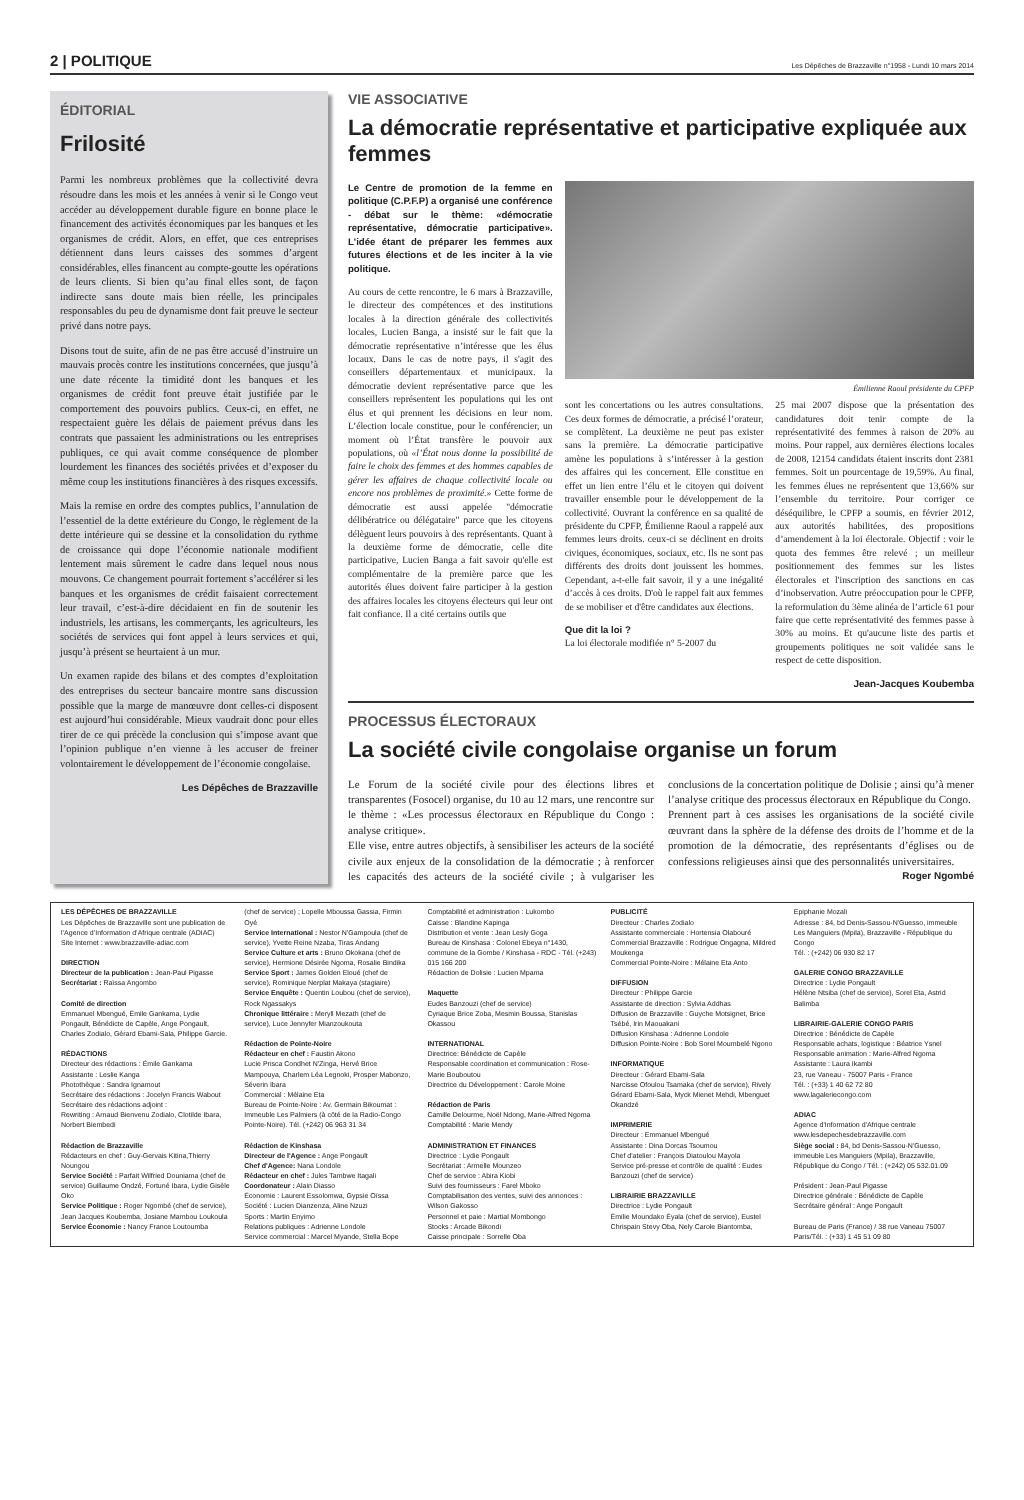2 | POLITIQUE Les Dépêches de Brazzaville n°1958 - Lundi 10 mars 2014
ÉDITORIAL
Frilosité
Parmi les nombreux problèmes que la collectivité devra résoudre dans les mois et les années à venir si le Congo veut accéder au développement durable figure en bonne place le financement des activités économiques par les banques et les organismes de crédit. Alors, en effet, que ces entreprises détiennent dans leurs caisses des sommes d’argent considérables, elles financent au compte-goutte les opérations de leurs clients. Si bien qu’au final elles sont, de façon indirecte sans doute mais bien réelle, les principales responsables du peu de dynamisme dont fait preuve le secteur privé dans notre pays.
Disons tout de suite, afin de ne pas être accusé d’instruire un mauvais procès contre les institutions concernées, que jusqu’à une date récente la timidité dont les banques et les organismes de crédit font preuve était justifiée par le comportement des pouvoirs publics. Ceux-ci, en effet, ne respectaient guère les délais de paiement prévus dans les contrats que passaient les administrations ou les entreprises publiques, ce qui avait comme conséquence de plomber lourdement les finances des sociétés privées et d’exposer du même coup les institutions financières à des risques excessifs.
Mais la remise en ordre des comptes publics, l’annulation de l’essentiel de la dette extérieure du Congo, le règlement de la dette intérieure qui se dessine et la consolidation du rythme de croissance qui dope l’économie nationale modifient lentement mais sûrement le cadre dans lequel nous nous mouvons. Ce changement pourrait fortement s’accélérer si les banques et les organismes de crédit faisaient correctement leur travail, c’est-à-dire décidaient en fin de soutenir les industriels, les artisans, les commerçants, les agriculteurs, les sociétés de services qui font appel à leurs services et qui, jusqu’à présent se heurtaient à un mur.
Un examen rapide des bilans et des comptes d’exploitation des entreprises du secteur bancaire montre sans discussion possible que la marge de manœuvre dont celles-ci disposent est aujourd’hui considérable. Mieux vaudrait donc pour elles tirer de ce qui précède la conclusion qui s’impose avant que l’opinion publique n’en vienne à les accuser de freiner volontairement le développement de l’économie congolaise.
Les Dépêches de Brazzaville
VIE ASSOCIATIVE
La démocratie représentative et participative expliquée aux femmes
Le Centre de promotion de la femme en politique (C.P.F.P) a organisé une conférence - débat sur le thème: «démocratie représentative, démocratie participative». L'idée étant de préparer les femmes aux futures élections et de les inciter à la vie politique.
Au cours de cette rencontre, le 6 mars à Brazzaville, le directeur des compétences et des institutions locales à la direction générale des collectivités locales, Lucien Banga, a insisté sur le fait que la démocratie représentative n’intéresse que les élus locaux. Dans le cas de notre pays, il s'agit des conseillers départementaux et municipaux. la démocratie devient représentative parce que les conseillers représentent les populations qui les ont élus et qui prennent les décisions en leur nom. L’élection locale constitue, pour le conférencier, un moment où l’État transfère le pouvoir aux populations, où «l’État nous donne la possibilité de faire le choix des femmes et des hommes capables de gérer les affaires de chaque collectivité locale ou encore nos problèmes de proximité.» Cette forme de démocratie est aussi appelée "démocratie délibératrice ou délégataire" parce que les citoyens délèguent leurs pouvoirs à des représentants. Quant à la deuxième forme de démocratie, celle dite participative, Lucien Banga a fait savoir qu'elle est complémentaire de la première parce que les autorités élues doivent faire participer à la gestion des affaires locales les citoyens électeurs qui leur ont fait confiance. Il a cité certains outils que
Émilienne Raoul présidente du CPFP
sont les concertations ou les autres consultations. Ces deux formes de démocratie, a précisé l’orateur, se complètent. La deuxième ne peut pas exister sans la première. La démocratie participative amène les populations à s’intéresser à la gestion des affaires qui les concernent. Elle constitue en effet un lien entre l’élu et le citoyen qui doivent travailler ensemble pour le développement de la collectivité. Ouvrant la conférence en sa qualité de présidente du CPFP, Émilienne Raoul a rappelé aux femmes leurs droits. ceux-ci se déclinent en droits civiques, économiques, sociaux, etc. Ils ne sont pas différents des droits dont jouissent les hommes. Cependant, a-t-elle fait savoir, il y a une inégalité d’accès à ces droits. D'où le rappel fait aux femmes de se mobiliser et d'être candidates aux élections.
Que dit la loi ?
La loi électorale modifiée n° 5-2007 du
25 mai 2007 dispose que la présentation des candidatures doit tenir compte de la représentativité des femmes à raison de 20% au moins. Pour rappel, aux dernières élections locales de 2008, 12154 candidats étaient inscrits dont 2381 femmes. Soit un pourcentage de 19,59%. Au final, les femmes élues ne représentent que 13,66% sur l’ensemble du territoire. Pour corriger ce déséquilibre, le CPFP a soumis, en février 2012, aux autorités habilitées, des propositions d’amendement à la loi électorale. Objectif : voir le quota des femmes être relevé ; un meilleur positionnement des femmes sur les listes électorales et l'inscription des sanctions en cas d’inobservation. Autre préoccupation pour le CPFP, la reformulation du 3ème alinéa de l’article 61 pour faire que cette représentativité des femmes passe à 30% au moins. Et qu'aucune liste des partis et groupements politiques ne soit validée sans le respect de cette disposition.
Jean-Jacques Koubemba
PROCESSUS ÉLECTORAUX
La société civile congolaise organise un forum
Le Forum de la société civile pour des élections libres et transparentes (Fosocel) organise, du 10 au 12 mars, une rencontre sur le thème : «Les processus électoraux en République du Congo : analyse critique».
Elle vise, entre autres objectifs, à sensibiliser les acteurs de la société civile aux enjeux de la consolidation de la démocratie ; à renforcer les capacités des acteurs de la société civile ; à vulgariser les conclusions de la concertation politique de Dolisie ; ainsi qu’à mener l’analyse critique des processus électoraux en République du Congo.
Prennent part à ces assises les organisations de la société civile œuvrant dans la sphère de la défense des droits de l’homme et de la promotion de la démocratie, des représentants d’églises ou de confessions religieuses ainsi que des personnalités universitaires.
Roger Ngombé
LES DÉPÊCHES DE BRAZZAVILLE
Les Dépêches de Brazzaville sont une publication de l’Agence d’Information d’Afrique centrale (ADIAC)
Site Internet : www.brazzaville-adiac.com
DIRECTION
Directeur de la publication : Jean-Paul Pigasse
Secrétariat : Raïssa Angombo
Comité de direction
Emmanuel Mbengué, Émile Gankama, Lydie Pongault, Bénédicte de Capèle, Ange Pongault, Charles Zodialo, Gérard Ebami-Sala, Philippe Garcie.
RÉDACTIONS
Directeur des rédactions : Émile Gankama
Assistante : Leslie Kanga
Photothèque : Sandra Ignamout
Secrétaire des rédactions : Jocelyn Francis Wabout
Secrétaire des rédactions adjoint :
Rewriting : Arnaud Bienvenu Zodialo, Clotilde Ibara, Norbert Biembedi
Rédaction de Brazzaville
Rédacteurs en chef : Guy-Gervais Kitina,Thierry Noungou
Service Société : Parfait Wilfried Douniama (chef de service) Guillaume Ondzé, Fortuné Ibara, Lydie Gisèle Oko
Service Politique : Roger Ngombé (chef de service), Jean Jacques Koubemba, Josiane Mambou Loukoula
Service Économie : Nancy France Loutoumba
(chef de service) ; Lopelle Mboussa Gassia, Firmin Oyé
Service International : Nestor N'Gampoula (chef de service), Yvette Reine Nzaba, Tiras Andang
Service Culture et arts : Bruno Okokana (chef de service), Hermione Désirée Ngoma, Rosalie Bindika
Service Sport : James Golden Eloué (chef de service), Rominique Nerplat Makaya (stagiaire)
Service Enquête : Quentin Loubou (chef de service), Rock Ngassakys
Chronique littéraire : Meryll Mezath (chef de service), Luce Jennyfer Mianzoukouta
Rédaction de Pointe-Noire
Rédacteur en chef : Faustin Akono
Lucie Prisca Condhet N'Zinga, Hervé Brice Mampouya, Charlem Léa Legnoki, Prosper Mabonzo, Séverin Ibara
Commercial : Mélaine Eta
Bureau de Pointe-Noire : Av. Germain Bikoumat : Immeuble Les Palmiers (à côté de la Radio-Congo Pointe-Noire). Tél. (+242) 06 963 31 34
Rédaction de Kinshasa
Directeur de l'Agence : Ange Pongault
Chef d'Agence: Nana Londole
Rédacteur en chef : Jules Tambwe Itagali
Coordonateur : Alain Diasso
Économie : Laurent Essolomwa, Gypsie Oïssa
Société : Lucien Dianzenza, Aline Nzuzi
Sports : Martin Enyimo
Relations publiques : Adrienne Londole
Service commercial : Marcel Myande, Stella Bope
Comptabilité et administration : Lukombo
Caisse : Blandine Kapinga
Distribution et vente : Jean Lesly Goga
Bureau de Kinshasa : Colonel Ebeya n°1430, commune de la Gombe / Kinshasa - RDC - Tél. (+243) 015 166 200
Rédaction de Dolisie : Lucien Mpama
Maquette
Eudes Banzouzi (chef de service)
Cyriaque Brice Zoba, Mesmin Boussa, Stanislas Okassou
INTERNATIONAL
Directrice: Bénédicte de Capèle
Responsable coordination et communication : Rose-Marie Bouboutou
Directrice du Développement : Carole Moine
Rédaction de Paris
Camille Delourme, Noël Ndong, Marie-Alfred Ngoma
Comptabilité : Marie Mendy
ADMINISTRATION ET FINANCES
Directrice : Lydie Pongault
Secrétariat : Armelle Mounzeo
Chef de service : Abira Kiobi
Suivi des fournisseurs : Farel Mboko
Comptabilisation des ventes, suivi des annonces : Wilson Gakosso
Personnel et paie : Martial Mombongo
Stocks : Arcade Bikondi
Caisse principale : Sorrelle Oba
PUBLICITÉ
Directeur : Charles Zodialo
Assistante commerciale : Hortensia Olabouré
Commercial Brazzaville : Rodrigue Ongagna, Mildred Moukenga
Commercial Pointe-Noire : Mélaine Eta Anto
DIFFUSION
Directeur : Philippe Garcie
Assistante de direction : Sylvia Addhas
Diffusion de Brazzaville : Guyche Motsignet, Brice Tsébé, Irin Maouakani
Diffusion Kinshasa : Adrienne Londole
Diffusion Pointe-Noire : Bob Sorel Moumbelé Ngono
INFORMATIQUE
Directeur : Gérard Ebami-Sala
Narcisse Ofoulou Tsamaka (chef de service), Rively Gérard Ebami-Sala, Myck Mienet Mehdi, Mbenguet Okandzé
IMPRIMERIE
Directeur : Emmanuel Mbengué
Assistante : Dina Dorcas Tsoumou
Chef d'atelier : François Diatoulou Mayola
Service pré-presse et contrôle de qualité : Eudes Banzouzi (chef de service)
LIBRAIRIE BRAZZAVILLE
Directrice : Lydie Pongault
Émilie Moundako Éyala (chef de service), Eustel Chrispain Stevy Oba, Nely Carole Biantomba,
Epiphanie Mozali
Adresse : 84, bd Denis-Sassou-N'Guesso, immeuble Les Manguiers (Mpila), Brazzaville - République du Congo
Tél. : (+242) 06 930 82 17
GALERIE CONGO BRAZZAVILLE
Directrice : Lydie Pongault
Hélène Ntsiba (chef de service), Sorel Eta, Astrid Balimba
LIBRAIRIE-GALERIE CONGO PARIS
Directrice : Bénédicte de Capèle
Responsable achats, logistique : Béatrice Ysnel
Responsable animation : Marie-Alfred Ngoma
Assistante : Laura Ikambi
23, rue Vaneau - 75007 Paris - France
Tél. : (+33) 1 40 62 72 80
www.lagaleriecongo.com
ADIAC
Agence d'Information d'Afrique centrale
www.lesdepechesdebrazzaville.com
Siège social : 84, bd Denis-Sassou-N'Guesso, immeuble Les Manguiers (Mpila), Brazzaville, République du Congo / Tél. : (+242) 05 532.01.09
Président : Jean-Paul Pigasse
Directrice générale : Bénédicte de Capèle
Secrétaire général : Ange Pongault
Bureau de Paris (France) / 38 rue Vaneau 75007 Paris/Tél. : (+33) 1 45 51 09 80